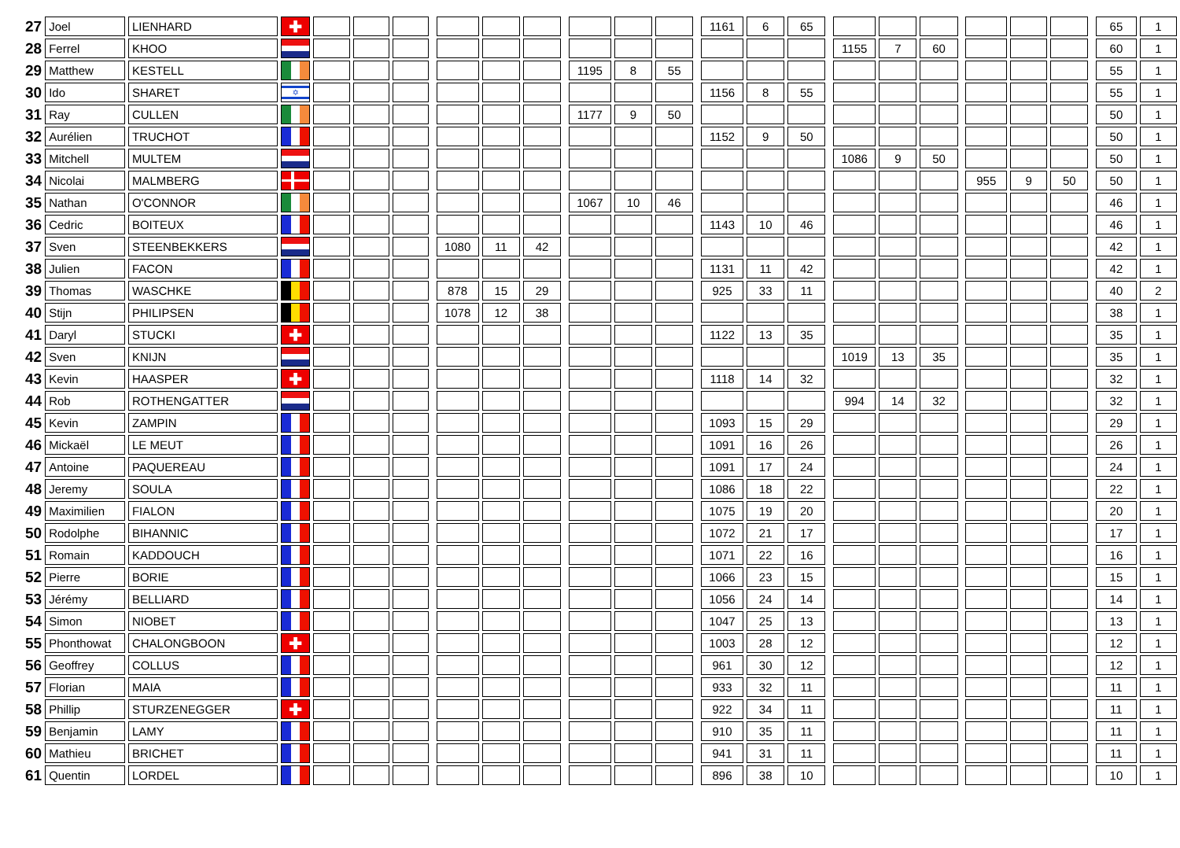| 27 | Joel | LIENHARD | ✚ | | | | | | | | | | | | | 1161 | 6 | 65 | | | | | | | | | | 65 | 1 |
| 28 | Ferrel | KHOO | | | | | | | | | | | | | | | | | | 1155 | 7 | 60 | | | | | | 60 | 1 |
| 29 | Matthew | KESTELL | | | | | | | | | | 1195 | 8 | 55 | | | | | | | | | | | | | | 55 | 1 |
| 30 | Ido | SHARET | ✡ | | | | | | | | | | | | | 1156 | 8 | 55 | | | | | | | | | | 55 | 1 |
| 31 | Ray | CULLEN | | | | | | | | | | 1177 | 9 | 50 | | | | | | | | | | | | | | 50 | 1 |
| 32 | Aurélien | TRUCHOT | | | | | | | | | | | | | | 1152 | 9 | 50 | | | | | | | | | | 50 | 1 |
| 33 | Mitchell | MULTEM | | | | | | | | | | | | | | | | | | 1086 | 9 | 50 | | | | | | 50 | 1 |
| 34 | Nicolai | MALMBERG | | | | | | | | | | | | | | | | | | | | | | 955 | 9 | 50 | | 50 | 1 |
| 35 | Nathan | O'CONNOR | | | | | | | | | | 1067 | 10 | 46 | | | | | | | | | | | | | | 46 | 1 |
| 36 | Cedric | BOITEUX | | | | | | | | | | | | | | 1143 | 10 | 46 | | | | | | | | | | 46 | 1 |
| 37 | Sven | STEENBEKKERS | | | | | | 1080 | 11 | 42 | | | | | | | | | | | | | | | | | | 42 | 1 |
| 38 | Julien | FACON | | | | | | | | | | | | | | 1131 | 11 | 42 | | | | | | | | | | 42 | 1 |
| 39 | Thomas | WASCHKE | | | | | | 878 | 15 | 29 | | | | | | 925 | 33 | 11 | | | | | | | | | | 40 | 2 |
| 40 | Stijn | PHILIPSEN | | | | | | 1078 | 12 | 38 | | | | | | | | | | | | | | | | | | 38 | 1 |
| 41 | Daryl | STUCKI | ✚ | | | | | | | | | | | | | 1122 | 13 | 35 | | | | | | | | | | 35 | 1 |
| 42 | Sven | KNIJN | | | | | | | | | | | | | | | | | | 1019 | 13 | 35 | | | | | | 35 | 1 |
| 43 | Kevin | HAASPER | ✚ | | | | | | | | | | | | | 1118 | 14 | 32 | | | | | | | | | | 32 | 1 |
| 44 | Rob | ROTHENGATTER | | | | | | | | | | | | | | | | | | 994 | 14 | 32 | | | | | | 32 | 1 |
| 45 | Kevin | ZAMPIN | | | | | | | | | | | | | | 1093 | 15 | 29 | | | | | | | | | | 29 | 1 |
| 46 | Mickaël | LE MEUT | | | | | | | | | | | | | | 1091 | 16 | 26 | | | | | | | | | | 26 | 1 |
| 47 | Antoine | PAQUEREAU | | | | | | | | | | | | | | 1091 | 17 | 24 | | | | | | | | | | 24 | 1 |
| 48 | Jeremy | SOULA | | | | | | | | | | | | | | 1086 | 18 | 22 | | | | | | | | | | 22 | 1 |
| 49 | Maximilien | FIALON | | | | | | | | | | | | | | 1075 | 19 | 20 | | | | | | | | | | 20 | 1 |
| 50 | Rodolphe | BIHANNIC | | | | | | | | | | | | | | 1072 | 21 | 17 | | | | | | | | | | 17 | 1 |
| 51 | Romain | KADDOUCH | | | | | | | | | | | | | | 1071 | 22 | 16 | | | | | | | | | | 16 | 1 |
| 52 | Pierre | BORIE | | | | | | | | | | | | | | 1066 | 23 | 15 | | | | | | | | | | 15 | 1 |
| 53 | Jérémy | BELLIARD | | | | | | | | | | | | | | 1056 | 24 | 14 | | | | | | | | | | 14 | 1 |
| 54 | Simon | NIOBET | | | | | | | | | | | | | | 1047 | 25 | 13 | | | | | | | | | | 13 | 1 |
| 55 | Phonthowat | CHALONGBOON | ✚ | | | | | | | | | | | | | 1003 | 28 | 12 | | | | | | | | | | 12 | 1 |
| 56 | Geoffrey | COLLUS | | | | | | | | | | | | | | 961 | 30 | 12 | | | | | | | | | | 12 | 1 |
| 57 | Florian | MAIA | | | | | | | | | | | | | | 933 | 32 | 11 | | | | | | | | | | 11 | 1 |
| 58 | Phillip | STURZENEGGER | ✚ | | | | | | | | | | | | | 922 | 34 | 11 | | | | | | | | | | 11 | 1 |
| 59 | Benjamin | LAMY | | | | | | | | | | | | | | 910 | 35 | 11 | | | | | | | | | | 11 | 1 |
| 60 | Mathieu | BRICHET | | | | | | | | | | | | | | 941 | 31 | 11 | | | | | | | | | | 11 | 1 |
| 61 | Quentin | LORDEL | | | | | | | | | | | | | | 896 | 38 | 10 | | | | | | | | | | 10 | 1 |